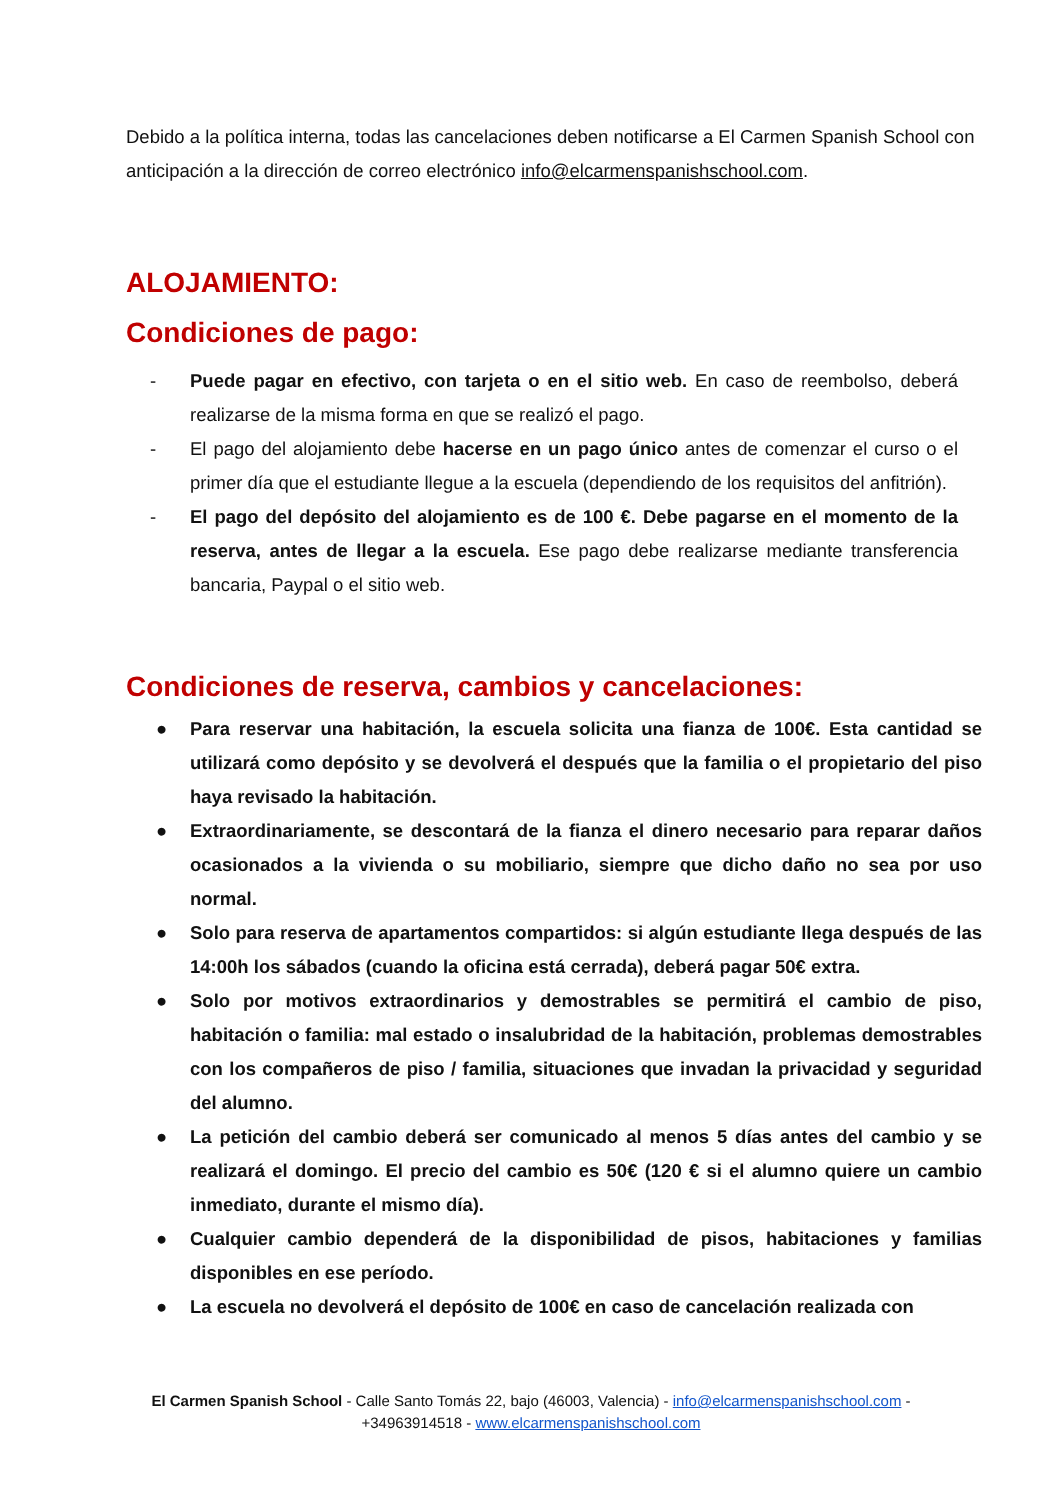Debido a la política interna, todas las cancelaciones deben notificarse a El Carmen Spanish School con anticipación a la dirección de correo electrónico info@elcarmenspanishschool.com.
ALOJAMIENTO:
Condiciones de pago:
- Puede pagar en efectivo, con tarjeta o en el sitio web. En caso de reembolso, deberá realizarse de la misma forma en que se realizó el pago.
- El pago del alojamiento debe hacerse en un pago único antes de comenzar el curso o el primer día que el estudiante llegue a la escuela (dependiendo de los requisitos del anfitrión).
- El pago del depósito del alojamiento es de 100 €. Debe pagarse en el momento de la reserva, antes de llegar a la escuela. Ese pago debe realizarse mediante transferencia bancaria, Paypal o el sitio web.
Condiciones de reserva, cambios y cancelaciones:
● Para reservar una habitación, la escuela solicita una fianza de 100€. Esta cantidad se utilizará como depósito y se devolverá el después que la familia o el propietario del piso haya revisado la habitación.
● Extraordinariamente, se descontará de la fianza el dinero necesario para reparar daños ocasionados a la vivienda o su mobiliario, siempre que dicho daño no sea por uso normal.
● Solo para reserva de apartamentos compartidos: si algún estudiante llega después de las 14:00h los sábados (cuando la oficina está cerrada), deberá pagar 50€ extra.
● Solo por motivos extraordinarios y demostrables se permitirá el cambio de piso, habitación o familia: mal estado o insalubridad de la habitación, problemas demostrables con los compañeros de piso / familia, situaciones que invadan la privacidad y seguridad del alumno.
● La petición del cambio deberá ser comunicado al menos 5 días antes del cambio y se realizará el domingo. El precio del cambio es 50€ (120 € si el alumno quiere un cambio inmediato, durante el mismo día).
● Cualquier cambio dependerá de la disponibilidad de pisos, habitaciones y familias disponibles en ese período.
● La escuela no devolverá el depósito de 100€ en caso de cancelación realizada con
El Carmen Spanish School - Calle Santo Tomás 22, bajo (46003, Valencia) - info@elcarmenspanishschool.com -
+34963914518 - www.elcarmenspanishschool.com